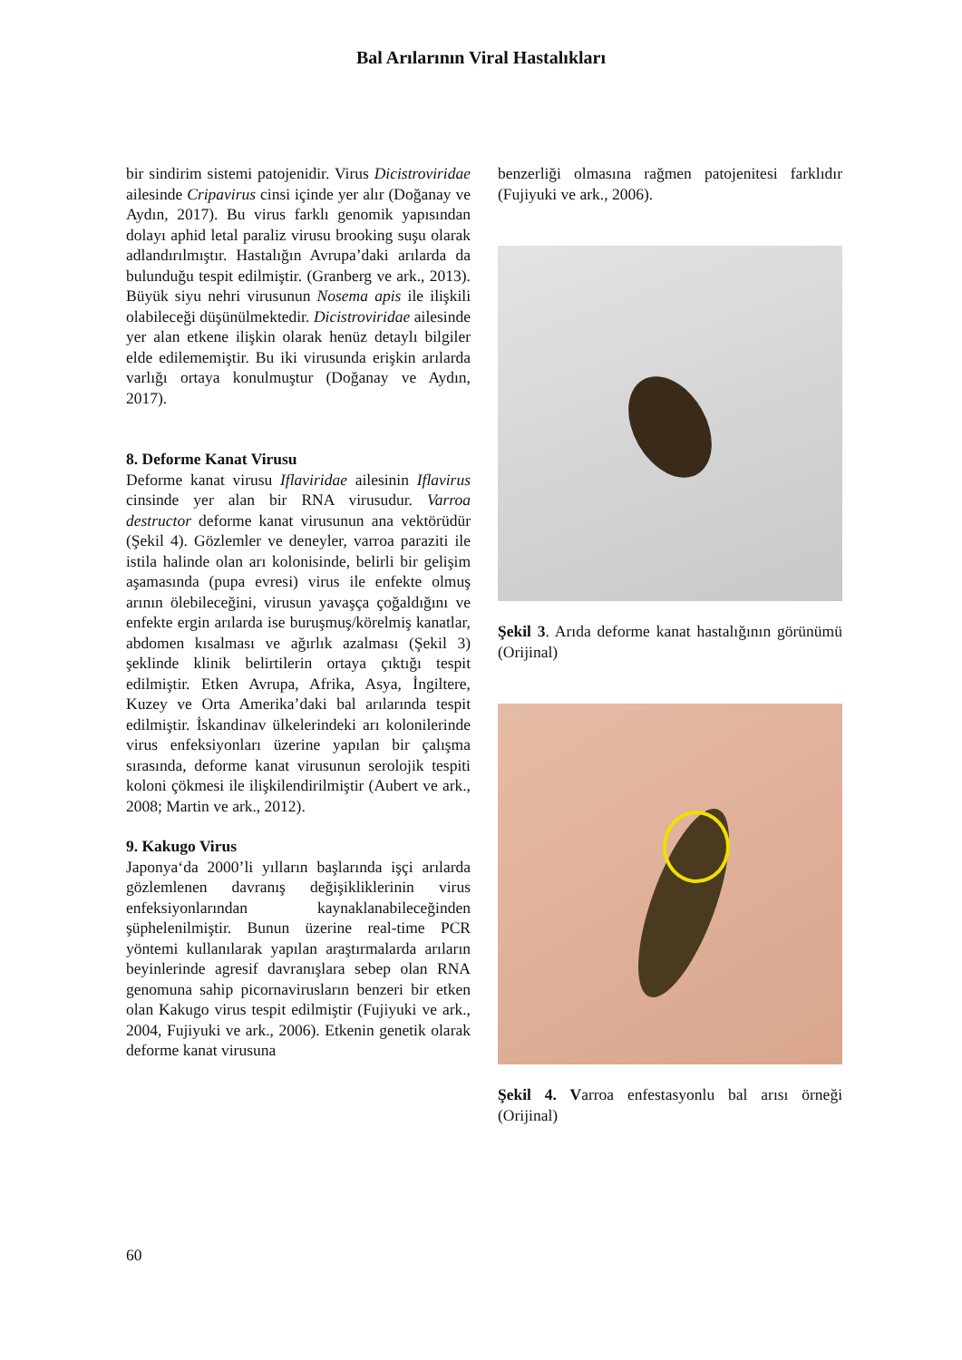Bal Arılarının Viral Hastalıkları
bir sindirim sistemi patojenidir. Virus Dicistroviridae ailesinde Cripavirus cinsi içinde yer alır (Doğanay ve Aydın, 2017). Bu virus farklı genomik yapısından dolayı aphid letal paraliz virusu brooking suşu olarak adlandırılmıştır. Hastalığın Avrupa’daki arılarda da bulunduğu tespit edilmiştir. (Granberg ve ark., 2013). Büyük siyu nehri virusunun Nosema apis ile ilişkili olabileceği düşünülmektedir. Dicistroviridae ailesinde yer alan etkene ilişkin olarak henüz detaylı bilgiler elde edilememiştir. Bu iki virusunda erişkin arılarda varlığı ortaya konulmuştur (Doğanay ve Aydın, 2017).
8. Deforme Kanat Virusu
Deforme kanat virusu Iflaviridae ailesinin Iflavirus cinsinde yer alan bir RNA virusudur. Varroa destructor deforme kanat virusunun ana vektörüdür (Şekil 4). Gözlemler ve deneyler, varroa paraziti ile istila halinde olan arı kolonisinde, belirli bir gelişim aşamasında (pupa evresi) virus ile enfekte olmuş arının ölebileceğini, virusun yavaşça çoğaldığını ve enfekte ergin arılarda ise buruşmuş/körelmiş kanatlar, abdomen kısalması ve ağırlık azalması (Şekil 3) şeklinde klinik belirtilerin ortaya çıktığı tespit edilmiştir. Etken Avrupa, Afrika, Asya, İngiltere, Kuzey ve Orta Amerika’daki bal arılarında tespit edilmiştir. İskandinav ülkelerindeki arı kolonilerinde virus enfeksiyonları üzerine yapılan bir çalışma sırasında, deforme kanat virusunun serolojik tespiti koloni çökmesi ile ilişkilendirilmiştir (Aubert ve ark., 2008; Martin ve ark., 2012).
9. Kakugo Virus
Japonya‘da 2000’li yılların başlarında işçi arılarda gözlemlenen davranış değişikliklerinin virus enfeksiyonlarından kaynaklanabileceğinden şüphelenilmiştir. Bunun üzerine real-time PCR yöntemi kullanılarak yapılan araştırmalarda arıların beyinlerinde agresif davranışlara sebep olan RNA genomuna sahip picornavirusların benzeri bir etken olan Kakugo virus tespit edilmiştir (Fujiyuki ve ark., 2004, Fujiyuki ve ark., 2006). Etkenin genetik olarak deforme kanat virusuna
benzerliği olmasına rağmen patojenitesi farklıdır (Fujiyuki ve ark., 2006).
Şekil 3. Arıda deforme kanat hastalığının görünümü (Orijinal)
Şekil 4. Varroa enfestasyonlu bal arısı örneği (Orijinal)
60